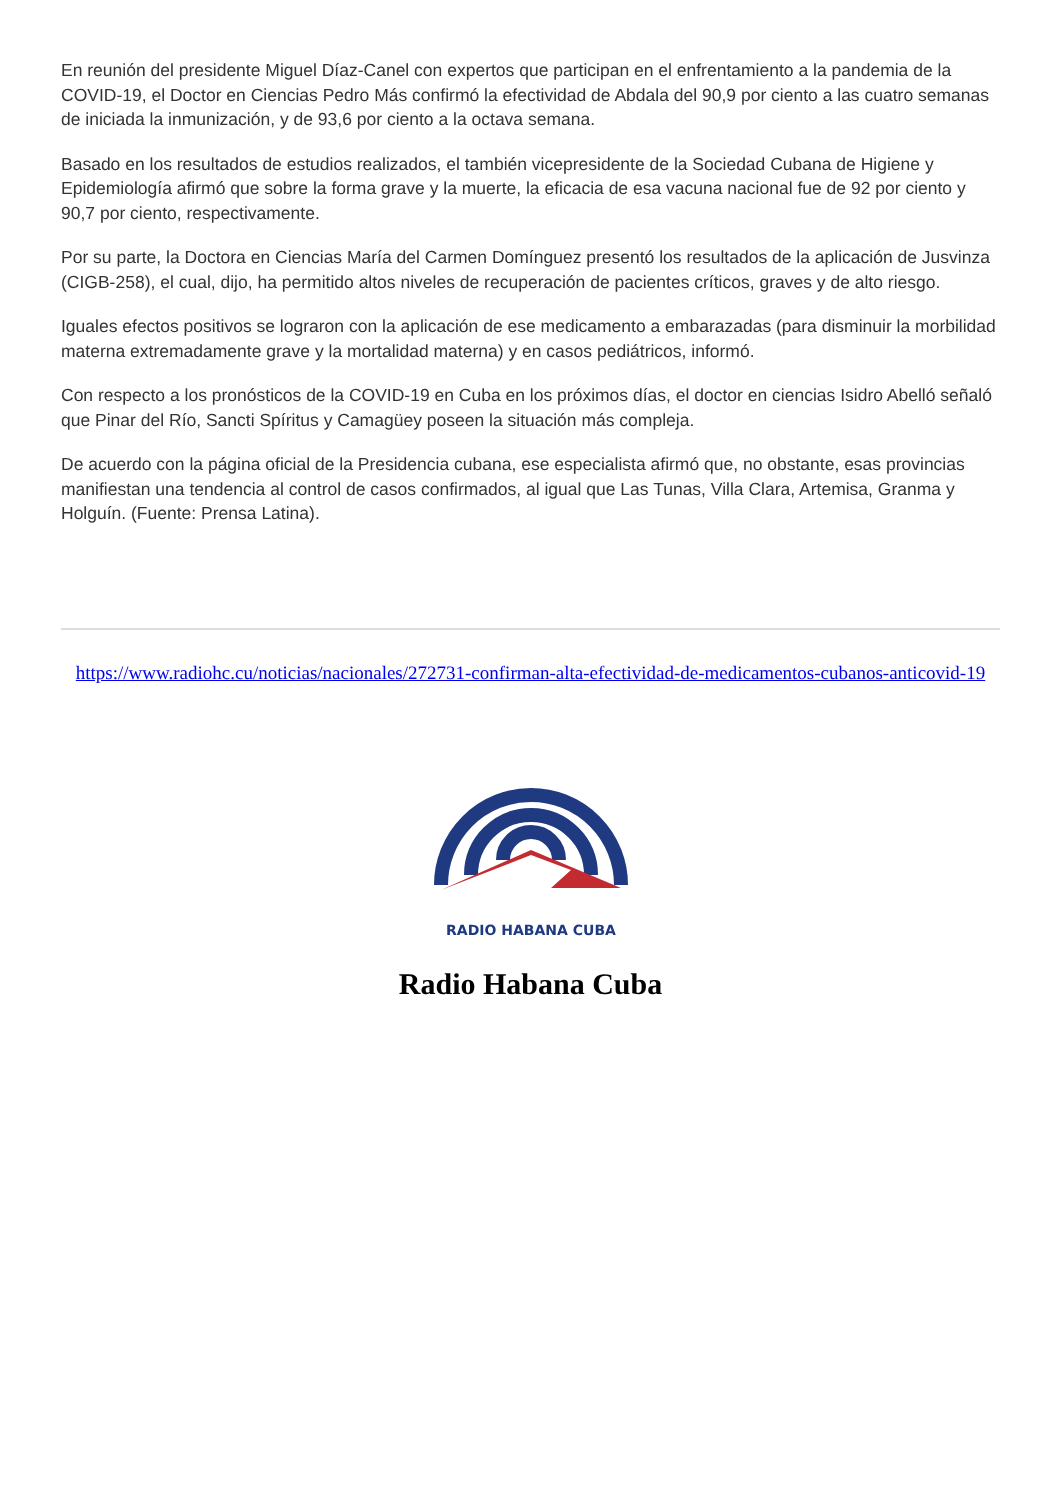En reunión del presidente Miguel Díaz-Canel con expertos que participan en el enfrentamiento a la pandemia de la COVID-19, el Doctor en Ciencias Pedro Más confirmó la efectividad de Abdala del 90,9 por ciento a las cuatro semanas de iniciada la inmunización, y de 93,6 por ciento a la octava semana.
Basado en los resultados de estudios realizados, el también vicepresidente de la Sociedad Cubana de Higiene y Epidemiología afirmó que sobre la forma grave y la muerte, la eficacia de esa vacuna nacional fue de 92 por ciento y 90,7 por ciento, respectivamente.
Por su parte, la Doctora en Ciencias María del Carmen Domínguez presentó los resultados de la aplicación de Jusvinza (CIGB-258), el cual, dijo, ha permitido altos niveles de recuperación de pacientes críticos, graves y de alto riesgo.
Iguales efectos positivos se lograron con la aplicación de ese medicamento a embarazadas (para disminuir la morbilidad materna extremadamente grave y la mortalidad materna) y en casos pediátricos, informó.
Con respecto a los pronósticos de la COVID-19 en Cuba en los próximos días, el doctor en ciencias Isidro Abelló señaló que Pinar del Río, Sancti Spíritus y Camagüey poseen la situación más compleja.
De acuerdo con la página oficial de la Presidencia cubana, ese especialista afirmó que, no obstante, esas provincias manifiestan una tendencia al control de casos confirmados, al igual que Las Tunas, Villa Clara, Artemisa, Granma y Holguín. (Fuente: Prensa Latina).
https://www.radiohc.cu/noticias/nacionales/272731-confirman-alta-efectividad-de-medicamentos-cubanos-anticovid-19
RADIO HABANA CUBA
Radio Habana Cuba